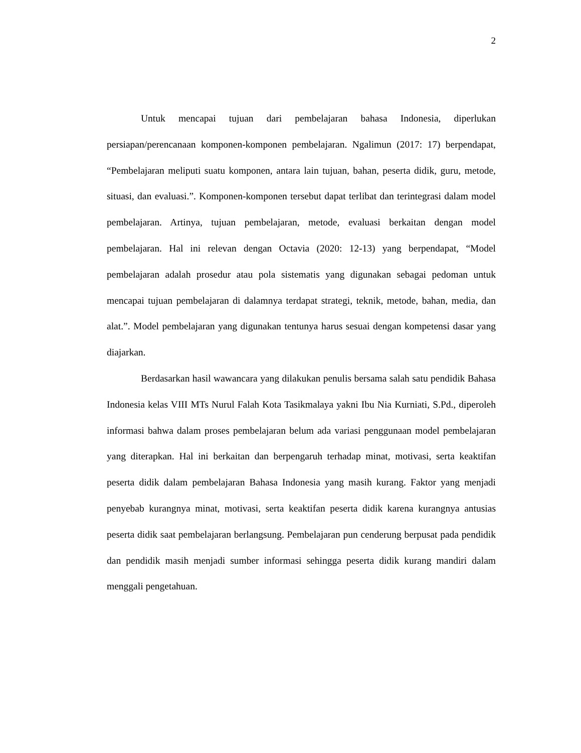2
Untuk mencapai tujuan dari pembelajaran bahasa Indonesia, diperlukan persiapan/perencanaan komponen-komponen pembelajaran. Ngalimun (2017: 17) berpendapat, “Pembelajaran meliputi suatu komponen, antara lain tujuan, bahan, peserta didik, guru, metode, situasi, dan evaluasi.”. Komponen-komponen tersebut dapat terlibat dan terintegrasi dalam model pembelajaran. Artinya, tujuan pembelajaran, metode, evaluasi berkaitan dengan model pembelajaran. Hal ini relevan dengan Octavia (2020: 12-13) yang berpendapat, “Model pembelajaran adalah prosedur atau pola sistematis yang digunakan sebagai pedoman untuk mencapai tujuan pembelajaran di dalamnya terdapat strategi, teknik, metode, bahan, media, dan alat.”. Model pembelajaran yang digunakan tentunya harus sesuai dengan kompetensi dasar yang diajarkan.
Berdasarkan hasil wawancara yang dilakukan penulis bersama salah satu pendidik Bahasa Indonesia kelas VIII MTs Nurul Falah Kota Tasikmalaya yakni Ibu Nia Kurniati, S.Pd., diperoleh informasi bahwa dalam proses pembelajaran belum ada variasi penggunaan model pembelajaran yang diterapkan. Hal ini berkaitan dan berpengaruh terhadap minat, motivasi, serta keaktifan peserta didik dalam pembelajaran Bahasa Indonesia yang masih kurang. Faktor yang menjadi penyebab kurangnya minat, motivasi, serta keaktifan peserta didik karena kurangnya antusias peserta didik saat pembelajaran berlangsung. Pembelajaran pun cenderung berpusat pada pendidik dan pendidik masih menjadi sumber informasi sehingga peserta didik kurang mandiri dalam menggali pengetahuan.